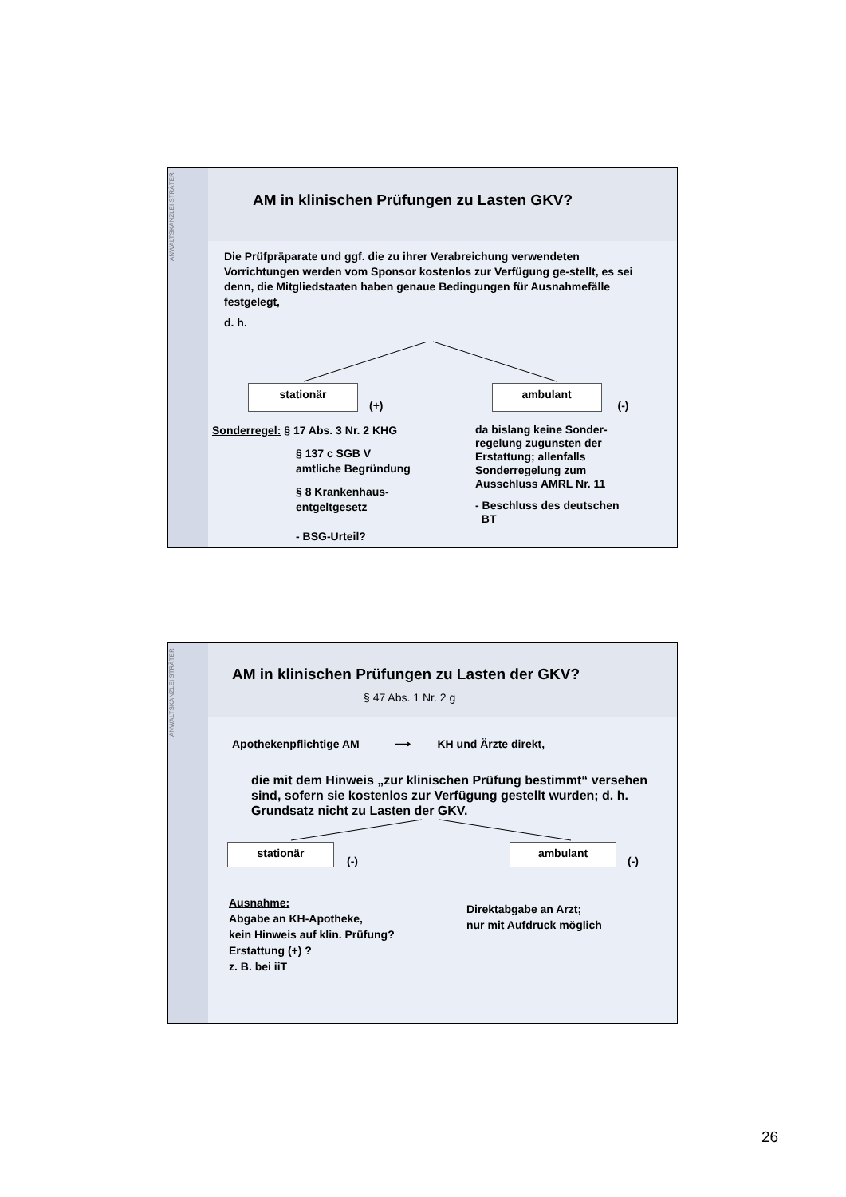ANWALTSKANZLEI STRÄTER
AM in klinischen Prüfungen zu Lasten GKV?
Die Prüfpräparate und ggf. die zu ihrer Verabreichung verwendeten Vorrichtungen werden vom Sponsor kostenlos zur Verfügung ge-stellt, es sei denn, die Mitgliedstaaten haben genaue Bedingungen für Ausnahmefälle festgelegt,
d. h.
stationär (+) ambulant (-)
Sonderregel: § 17 Abs. 3 Nr. 2 KHG
§ 137 c SGB V
amtliche Begründung
§ 8 Krankenhaus-
entgeltgesetz
- BSG-Urteil?
da bislang keine Sonder-
regelung zugunsten der
Erstattung; allenfalls
Sonderregelung zum
Ausschluss AMRL Nr. 11
- Beschluss des deutschen
BT
ANWALTSKANZLEI STRÄTER
AM in klinischen Prüfungen zu Lasten der GKV?
§ 47 Abs. 1 Nr. 2 g
Apothekenpflichtige AM ⟶ KH und Ärzte direkt,
die mit dem Hinweis „zur klinischen Prüfung bestimmt“ versehen sind, sofern sie kostenlos zur Verfügung gestellt wurden; d. h. Grundsatz nicht zu Lasten der GKV.
stationär (-) ambulant (-)
Ausnahme:
Abgabe an KH-Apotheke,
kein Hinweis auf klin. Prüfung?
Erstattung (+) ?
z. B. bei iiT
Direktabgabe an Arzt;
nur mit Aufdruck möglich
26